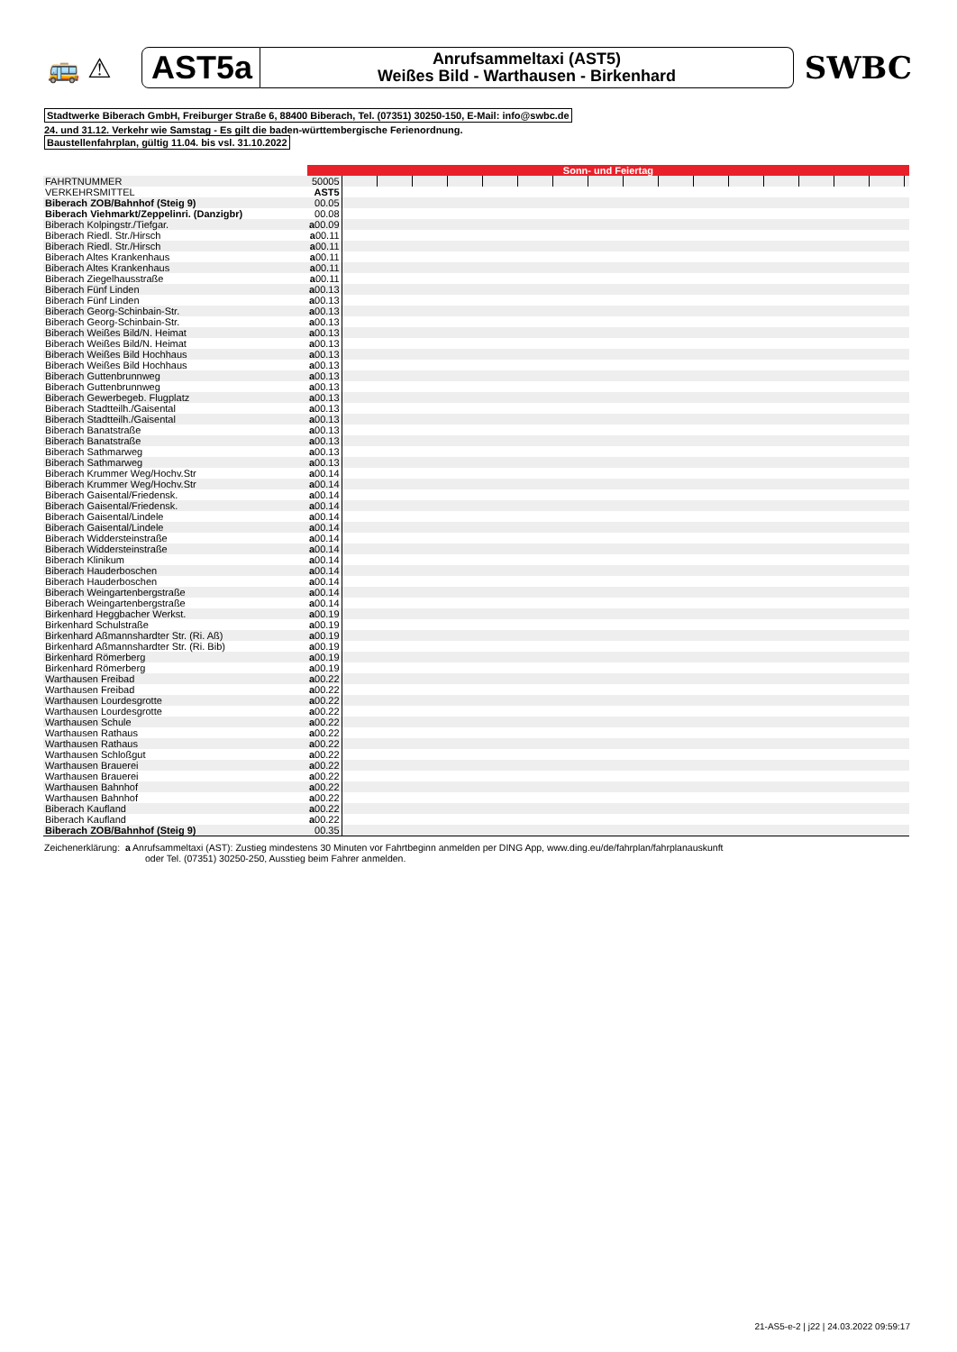🚌 ⚠
AST5a
Anrufsammeltaxi (AST5)
Weißes Bild - Warthausen - Birkenhard
SWBC
Stadtwerke Biberach GmbH, Freiburger Straße 6, 88400 Biberach, Tel. (07351) 30250-150, E-Mail: info@swbc.de
24. und 31.12. Verkehr wie Samstag - Es gilt die baden-württembergische Ferienordnung.
Baustellenfahrplan, gültig 11.04. bis vsl. 31.10.2022
| | Sonn- und Feiertag | | | | | | | | | | | | | | | | | |
| FAHRTNUMMER | 50005 | | | | | | | | | | | | | | | | | |
| VERKEHRSMITTEL | AST5 | | | | | | | | | | | | | | | | | |
| Biberach ZOB/Bahnhof (Steig 9) | 00.05 | | | | | | | | | | | | | | | | | |
| Biberach Viehmarkt/Zeppelinri. (Danzigbr) | 00.08 | | | | | | | | | | | | | | | | | |
| Biberach Kolpingstr./Tiefgar. | a 00.09 | | | | | | | | | | | | | | | | | |
| Biberach Riedl. Str./Hirsch | a 00.11 | | | | | | | | | | | | | | | | | |
| Biberach Riedl. Str./Hirsch | a 00.11 | | | | | | | | | | | | | | | | | |
| Biberach Altes Krankenhaus | a 00.11 | | | | | | | | | | | | | | | | | |
| Biberach Altes Krankenhaus | a 00.11 | | | | | | | | | | | | | | | | | |
| Biberach Ziegelhausstraße | a 00.11 | | | | | | | | | | | | | | | | | |
| Biberach Fünf Linden | a 00.13 | | | | | | | | | | | | | | | | | |
| Biberach Fünf Linden | a 00.13 | | | | | | | | | | | | | | | | | |
| Biberach Georg-Schinbain-Str. | a 00.13 | | | | | | | | | | | | | | | | | |
| Biberach Georg-Schinbain-Str. | a 00.13 | | | | | | | | | | | | | | | | | |
| Biberach Weißes Bild/N. Heimat | a 00.13 | | | | | | | | | | | | | | | | | |
| Biberach Weißes Bild/N. Heimat | a 00.13 | | | | | | | | | | | | | | | | | |
| Biberach Weißes Bild Hochhaus | a 00.13 | | | | | | | | | | | | | | | | | |
| Biberach Weißes Bild Hochhaus | a 00.13 | | | | | | | | | | | | | | | | | |
| Biberach Guttenbrunnweg | a 00.13 | | | | | | | | | | | | | | | | | |
| Biberach Guttenbrunnweg | a 00.13 | | | | | | | | | | | | | | | | | |
| Biberach Gewerbegeb. Flugplatz | a 00.13 | | | | | | | | | | | | | | | | | |
| Biberach Stadtteilh./Gaisental | a 00.13 | | | | | | | | | | | | | | | | | |
| Biberach Stadtteilh./Gaisental | a 00.13 | | | | | | | | | | | | | | | | | |
| Biberach Banatstraße | a 00.13 | | | | | | | | | | | | | | | | | |
| Biberach Banatstraße | a 00.13 | | | | | | | | | | | | | | | | | |
| Biberach Sathmarweg | a 00.13 | | | | | | | | | | | | | | | | | |
| Biberach Sathmarweg | a 00.13 | | | | | | | | | | | | | | | | | |
| Biberach Krummer Weg/Hochv.Str | a 00.14 | | | | | | | | | | | | | | | | | |
| Biberach Krummer Weg/Hochv.Str | a 00.14 | | | | | | | | | | | | | | | | | |
| Biberach Gaisental/Friedensk. | a 00.14 | | | | | | | | | | | | | | | | | |
| Biberach Gaisental/Friedensk. | a 00.14 | | | | | | | | | | | | | | | | | |
| Biberach Gaisental/Lindele | a 00.14 | | | | | | | | | | | | | | | | | |
| Biberach Gaisental/Lindele | a 00.14 | | | | | | | | | | | | | | | | | |
| Biberach Widdersteinstraße | a 00.14 | | | | | | | | | | | | | | | | | |
| Biberach Widdersteinstraße | a 00.14 | | | | | | | | | | | | | | | | | |
| Biberach Klinikum | a 00.14 | | | | | | | | | | | | | | | | | |
| Biberach Hauderboschen | a 00.14 | | | | | | | | | | | | | | | | | |
| Biberach Hauderboschen | a 00.14 | | | | | | | | | | | | | | | | | |
| Biberach Weingartenbergstraße | a 00.14 | | | | | | | | | | | | | | | | | |
| Biberach Weingartenbergstraße | a 00.14 | | | | | | | | | | | | | | | | | |
| Birkenhard Heggbacher Werkst. | a 00.19 | | | | | | | | | | | | | | | | | |
| Birkenhard Schulstraße | a 00.19 | | | | | | | | | | | | | | | | | |
| Birkenhard Aßmannshardter Str. (Ri. Aß) | a 00.19 | | | | | | | | | | | | | | | | | |
| Birkenhard Aßmannshardter Str. (Ri. Bib) | a 00.19 | | | | | | | | | | | | | | | | | |
| Birkenhard Römerberg | a 00.19 | | | | | | | | | | | | | | | | | |
| Birkenhard Römerberg | a 00.19 | | | | | | | | | | | | | | | | | |
| Warthausen Freibad | a 00.22 | | | | | | | | | | | | | | | | | |
| Warthausen Freibad | a 00.22 | | | | | | | | | | | | | | | | | |
| Warthausen Lourdesgrotte | a 00.22 | | | | | | | | | | | | | | | | | |
| Warthausen Lourdesgrotte | a 00.22 | | | | | | | | | | | | | | | | | |
| Warthausen Schule | a 00.22 | | | | | | | | | | | | | | | | | |
| Warthausen Rathaus | a 00.22 | | | | | | | | | | | | | | | | | |
| Warthausen Rathaus | a 00.22 | | | | | | | | | | | | | | | | | |
| Warthausen Schloßgut | a 00.22 | | | | | | | | | | | | | | | | | |
| Warthausen Brauerei | a 00.22 | | | | | | | | | | | | | | | | | |
| Warthausen Brauerei | a 00.22 | | | | | | | | | | | | | | | | | |
| Warthausen Bahnhof | a 00.22 | | | | | | | | | | | | | | | | | |
| Warthausen Bahnhof | a 00.22 | | | | | | | | | | | | | | | | | |
| Biberach Kaufland | a 00.22 | | | | | | | | | | | | | | | | | |
| Biberach Kaufland | a 00.22 | | | | | | | | | | | | | | | | | |
| Biberach ZOB/Bahnhof (Steig 9) | 00.35 | | | | | | | | | | | | | | | | | |
Zeichenerklärung: a Anrufsammeltaxi (AST): Zustieg mindestens 30 Minuten vor Fahrtbeginn anmelden per DING App, www.ding.eu/de/fahrplan/fahrplanauskunft
oder Tel. (07351) 30250-250, Ausstieg beim Fahrer anmelden.
21-AS5-e-2 | j22 | 24.03.2022 09:59:17